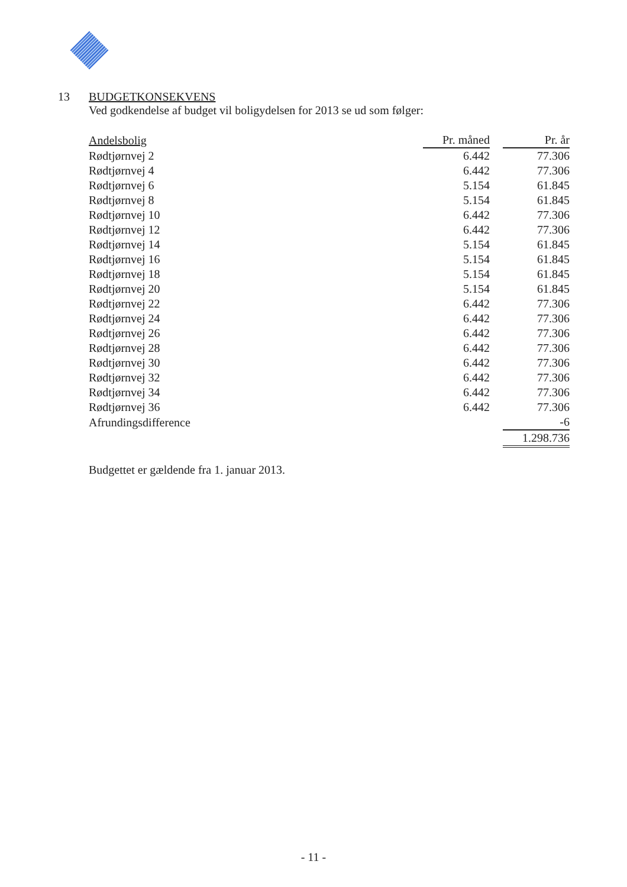13 BUDGETKONSEKVENS
Ved godkendelse af budget vil boligydelsen for 2013 se ud som følger:
| Andelsbolig | Pr. måned | | Pr. år |
| Rødtjørnvej 2 | 6.442 | | 77.306 |
| Rødtjørnvej 4 | 6.442 | | 77.306 |
| Rødtjørnvej 6 | 5.154 | | 61.845 |
| Rødtjørnvej 8 | 5.154 | | 61.845 |
| Rødtjørnvej 10 | 6.442 | | 77.306 |
| Rødtjørnvej 12 | 6.442 | | 77.306 |
| Rødtjørnvej 14 | 5.154 | | 61.845 |
| Rødtjørnvej 16 | 5.154 | | 61.845 |
| Rødtjørnvej 18 | 5.154 | | 61.845 |
| Rødtjørnvej 20 | 5.154 | | 61.845 |
| Rødtjørnvej 22 | 6.442 | | 77.306 |
| Rødtjørnvej 24 | 6.442 | | 77.306 |
| Rødtjørnvej 26 | 6.442 | | 77.306 |
| Rødtjørnvej 28 | 6.442 | | 77.306 |
| Rødtjørnvej 30 | 6.442 | | 77.306 |
| Rødtjørnvej 32 | 6.442 | | 77.306 |
| Rødtjørnvej 34 | 6.442 | | 77.306 |
| Rødtjørnvej 36 | 6.442 | | 77.306 |
| Afrundingsdifference | | | -6 |
| | | | 1.298.736 |
Budgettet er gældende fra 1. januar 2013.
- 11 -